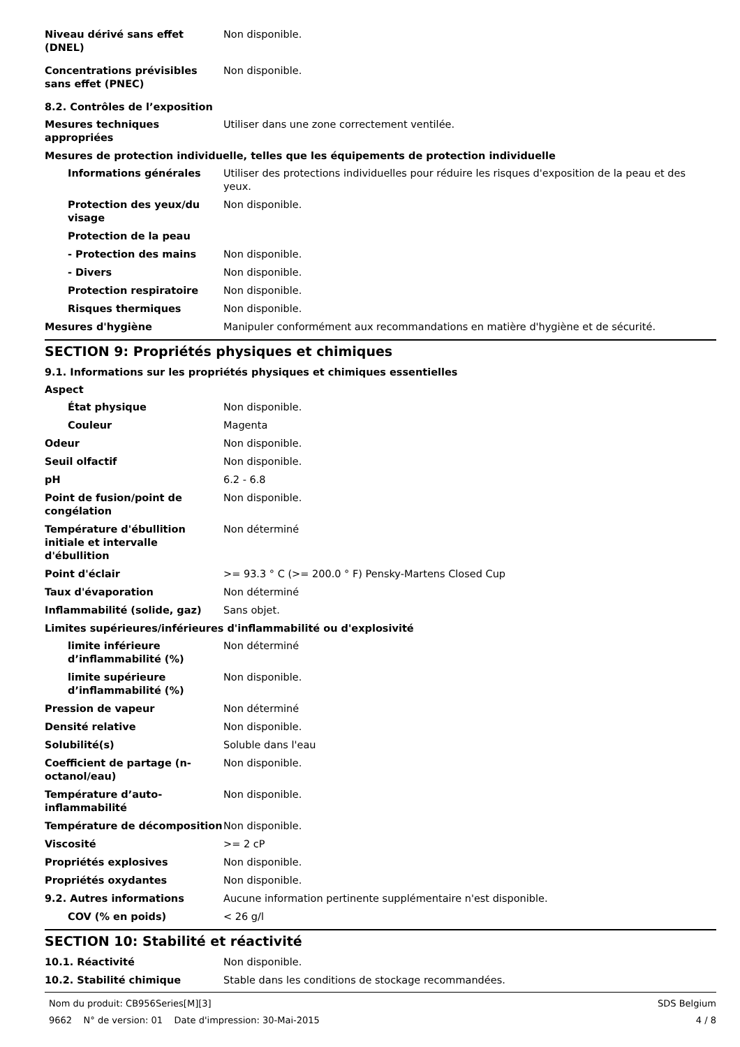Niveau dérivé sans effet (DNEL)
Non disponible.
Concentrations prévisibles sans effet (PNEC)
Non disponible.
8.2. Contrôles de l’exposition
Mesures techniques appropriées
Utiliser dans une zone correctement ventilée.
Mesures de protection individuelle, telles que les équipements de protection individuelle
Informations générales Utiliser des protections individuelles pour réduire les risques d'exposition de la peau et des yeux.
Protection des yeux/du visage
Non disponible.
Protection de la peau
- Protection des mains Non disponible.
- Divers Non disponible.
Protection respiratoire Non disponible.
Risques thermiques Non disponible.
Mesures d'hygiène Manipuler conformément aux recommandations en matière d'hygiène et de sécurité.
SECTION 9: Propriétés physiques et chimiques
9.1. Informations sur les propriétés physiques et chimiques essentielles
Aspect
État physique Non disponible.
Couleur Magenta
Odeur Non disponible.
Seuil olfactif Non disponible.
pH 6.2 - 6.8
Point de fusion/point de congélation
Non disponible.
Température d'ébullition initiale et intervalle d'ébullition
Non déterminé
Point d'éclair >= 93.3 ° C (>= 200.0 ° F) Pensky-Martens Closed Cup
Taux d'évaporation Non déterminé
Inflammabilité (solide, gaz) Sans objet.
Limites supérieures/inférieures d'inflammabilité ou d'explosivité
limite inférieure d’inflammabilité (%)
Non déterminé
limite supérieure d’inflammabilité (%)
Non disponible.
Pression de vapeur Non déterminé
Densité relative Non disponible.
Solubilité(s) Soluble dans l'eau
Coefficient de partage (n-octanol/eau)
Non disponible.
Température d’auto-inflammabilité
Non disponible.
Température de décomposition Non disponible.
Viscosité >= 2 cP
Propriétés explosives Non disponible.
Propriétés oxydantes Non disponible.
9.2. Autres informations Aucune information pertinente supplémentaire n'est disponible.
COV (% en poids) < 26 g/l
SECTION 10: Stabilité et réactivité
10.1. Réactivité Non disponible.
10.2. Stabilité chimique Stable dans les conditions de stockage recommandées.
Nom du produit: CB956Series[M][3] SDS Belgium
9662 N° de version: 01 Date d'impression: 30-Mai-2015 4 / 8